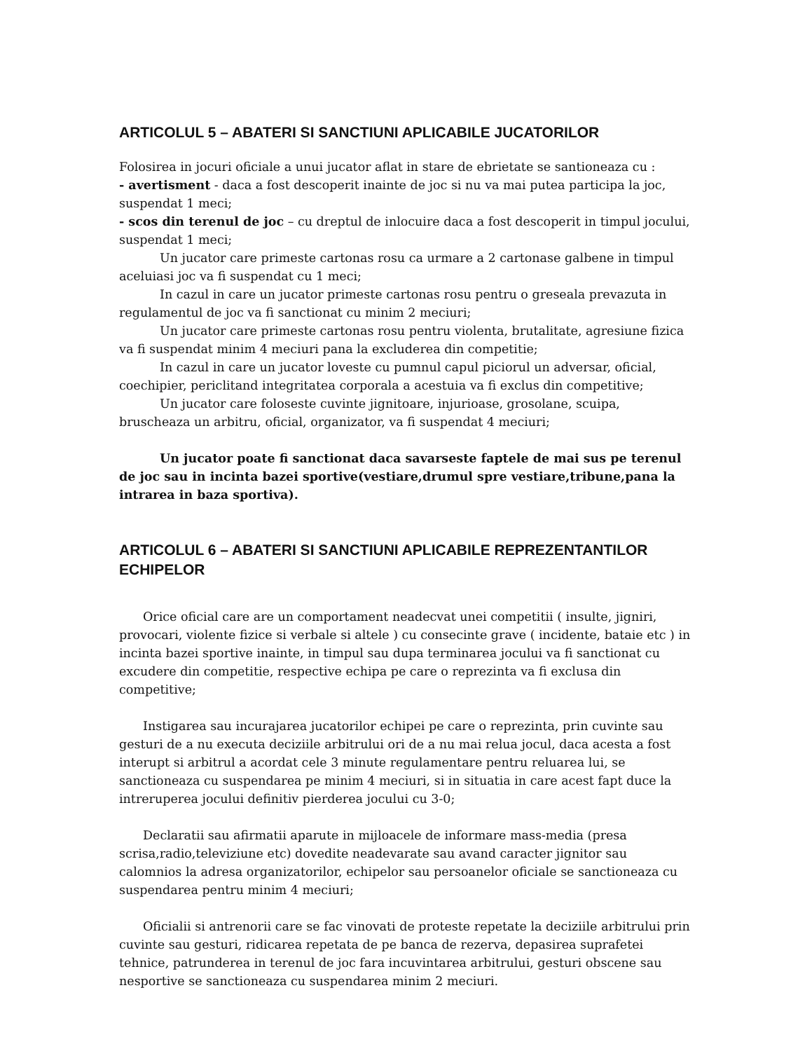ARTICOLUL 5 – ABATERI SI SANCTIUNI APLICABILE JUCATORILOR
Folosirea in jocuri oficiale a unui jucator aflat in stare de ebrietate se santioneaza cu :
- avertisment - daca a fost descoperit inainte de joc si nu va mai putea participa la joc, suspendat 1 meci;
- scos din terenul de joc – cu dreptul de inlocuire daca a fost descoperit in timpul jocului, suspendat 1 meci;
Un jucator care primeste cartonas rosu ca urmare a 2 cartonase galbene in timpul aceluiasi joc va fi suspendat cu 1 meci;
In cazul in care un jucator primeste cartonas rosu pentru o greseala prevazuta in regulamentul de joc va fi sanctionat cu minim 2 meciuri;
Un jucator care primeste cartonas rosu pentru violenta, brutalitate, agresiune fizica va fi suspendat minim 4 meciuri pana la excluderea din competitie;
In cazul in care un jucator loveste cu pumnul capul piciorul un adversar, oficial, coechipier, periclitand integritatea corporala a acestuia va fi exclus din competitive;
Un jucator care foloseste cuvinte jignitoare, injurioase, grosolane, scuipa, bruscheaza un arbitru, oficial, organizator, va fi suspendat 4 meciuri;
Un jucator poate fi sanctionat daca savarseste faptele de mai sus pe terenul de joc sau in incinta bazei sportive(vestiare,drumul spre vestiare,tribune,pana la intrarea in baza sportiva).
ARTICOLUL 6 – ABATERI SI SANCTIUNI APLICABILE REPREZENTANTILOR ECHIPELOR
Orice oficial care are un comportament neadecvat unei competitii ( insulte, jigniri, provocari, violente fizice si verbale si altele ) cu consecinte grave ( incidente, bataie etc ) in incinta bazei sportive inainte, in timpul sau dupa terminarea jocului va fi sanctionat cu excudere din competitie, respective echipa pe care o reprezinta va fi exclusa din competitive;
Instigarea sau incurajarea jucatorilor echipei pe care o reprezinta, prin cuvinte sau gesturi de a nu executa deciziile arbitrului ori de a nu mai relua jocul, daca acesta a fost interupt si arbitrul a acordat cele 3 minute regulamentare pentru reluarea lui, se sanctioneaza cu suspendarea pe minim 4 meciuri, si in situatia in care acest fapt duce la intreruperea jocului definitiv pierderea jocului cu 3-0;
Declaratii sau afirmatii aparute in mijloacele de informare mass-media (presa scrisa,radio,televiziune etc) dovedite neadevarate sau avand caracter jignitor sau calomnios la adresa organizatorilor, echipelor sau persoanelor oficiale se sanctioneaza cu suspendarea pentru minim 4 meciuri;
Oficialii si antrenorii care se fac vinovati de proteste repetate la deciziile arbitrului prin cuvinte sau gesturi, ridicarea repetata de pe banca de rezerva, depasirea suprafetei tehnice, patrunderea in terenul de joc fara incuvintarea arbitrului, gesturi obscene sau nesportive se sanctioneaza cu suspendarea minim 2 meciuri.